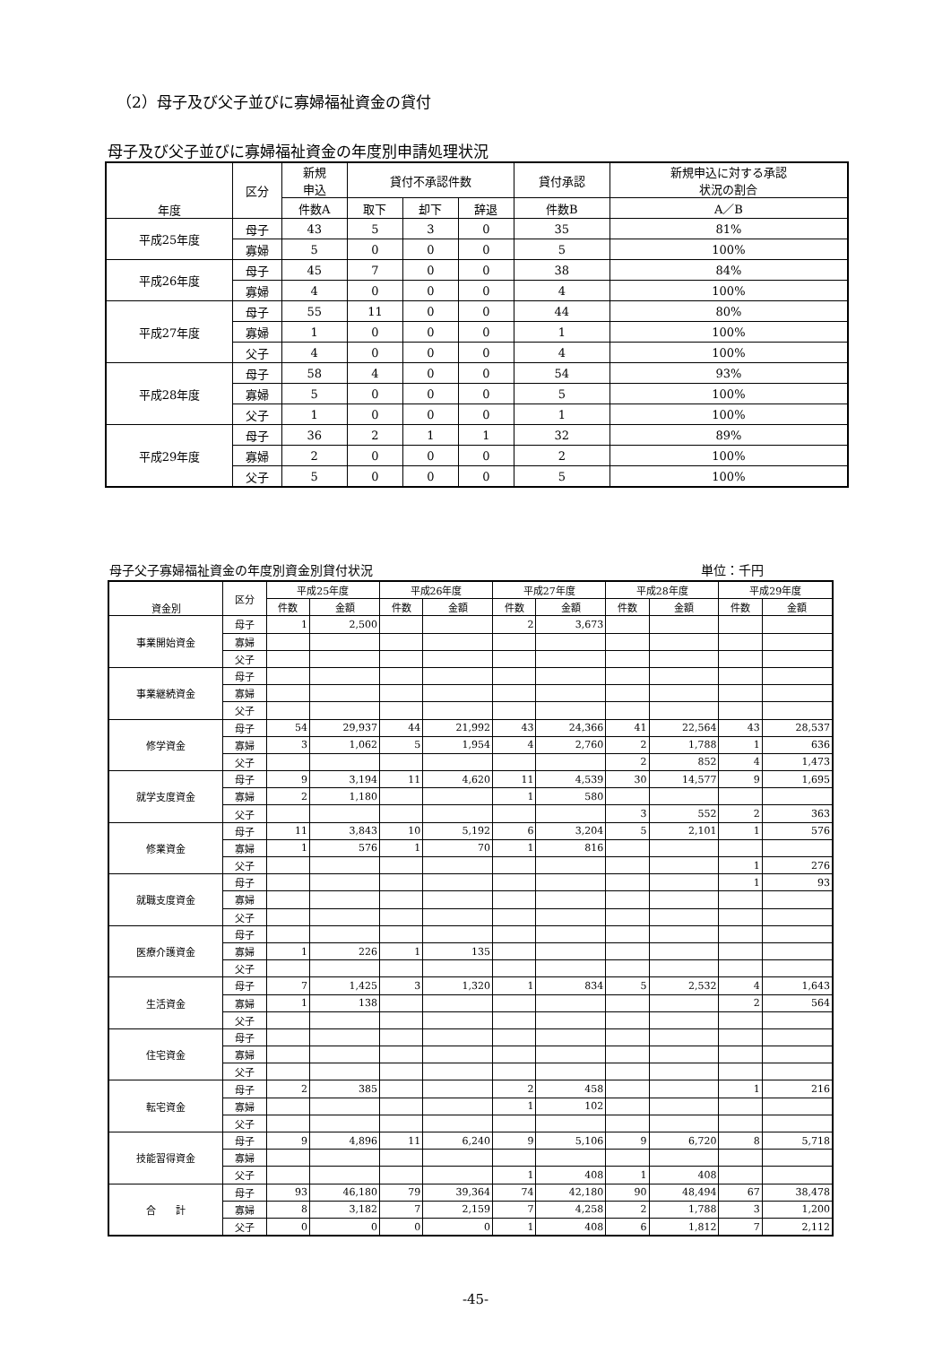（2）母子及び父子並びに寡婦福祉資金の貸付
母子及び父子並びに寡婦福祉資金の年度別申請処理状況
| 年度 | 区分 | 新規 申込 | 貸付不承認件数 | | | 貸付承認 | 新規申込に対する承認 状況の割合 |
| --- | --- | --- | --- | --- | --- | --- | --- |
| | | 件数A | 取下 | 却下 | 辞退 | 件数B | A／B |
| 平成25年度 | 母子 | 43 | 5 | 3 | 0 | 35 | 81% |
| | 寡婦 | 5 | 0 | 0 | 0 | 5 | 100% |
| 平成26年度 | 母子 | 45 | 7 | 0 | 0 | 38 | 84% |
| | 寡婦 | 4 | 0 | 0 | 0 | 4 | 100% |
| 平成27年度 | 母子 | 55 | 11 | 0 | 0 | 44 | 80% |
| | 寡婦 | 1 | 0 | 0 | 0 | 1 | 100% |
| | 父子 | 4 | 0 | 0 | 0 | 4 | 100% |
| 平成28年度 | 母子 | 58 | 4 | 0 | 0 | 54 | 93% |
| | 寡婦 | 5 | 0 | 0 | 0 | 5 | 100% |
| | 父子 | 1 | 0 | 0 | 0 | 1 | 100% |
| 平成29年度 | 母子 | 36 | 2 | 1 | 1 | 32 | 89% |
| | 寡婦 | 2 | 0 | 0 | 0 | 2 | 100% |
| | 父子 | 5 | 0 | 0 | 0 | 5 | 100% |
母子父子寡婦福祉資金の年度別資金別貸付状況 単位：千円
| 資金別 | 区分 | 平成25年度 | | 平成26年度 | | 平成27年度 | | 平成28年度 | | 平成29年度 | |
| --- | --- | --- | --- | --- | --- | --- | --- | --- | --- | --- | --- |
| | | 件数 | 金額 | 件数 | 金額 | 件数 | 金額 | 件数 | 金額 | 件数 | 金額 |
| 事業開始資金 | 母子 | 1 | 2,500 | | | 2 | 3,673 | | | | |
| | 寡婦 | | | | | | | | | | |
| | 父子 | | | | | | | | | | |
| 事業継続資金 | 母子 | | | | | | | | | | |
| | 寡婦 | | | | | | | | | | |
| | 父子 | | | | | | | | | | |
| 修学資金 | 母子 | 54 | 29,937 | 44 | 21,992 | 43 | 24,366 | 41 | 22,564 | 43 | 28,537 |
| | 寡婦 | 3 | 1,062 | 5 | 1,954 | 4 | 2,760 | 2 | 1,788 | 1 | 636 |
| | 父子 | | | | | | | 2 | 852 | 4 | 1,473 |
| 就学支度資金 | 母子 | 9 | 3,194 | 11 | 4,620 | 11 | 4,539 | 30 | 14,577 | 9 | 1,695 |
| | 寡婦 | 2 | 1,180 | | | 1 | 580 | | | | |
| | 父子 | | | | | | | 3 | 552 | 2 | 363 |
| 修業資金 | 母子 | 11 | 3,843 | 10 | 5,192 | 6 | 3,204 | 5 | 2,101 | 1 | 576 |
| | 寡婦 | 1 | 576 | 1 | 70 | 1 | 816 | | | | |
| | 父子 | | | | | | | | | 1 | 276 |
| 就職支度資金 | 母子 | | | | | | | | | 1 | 93 |
| | 寡婦 | | | | | | | | | | |
| | 父子 | | | | | | | | | | |
| 医療介護資金 | 母子 | | | | | | | | | | |
| | 寡婦 | 1 | 226 | 1 | 135 | | | | | | |
| | 父子 | | | | | | | | | | |
| 生活資金 | 母子 | 7 | 1,425 | 3 | 1,320 | 1 | 834 | 5 | 2,532 | 4 | 1,643 |
| | 寡婦 | 1 | 138 | | | | | | | 2 | 564 |
| | 父子 | | | | | | | | | | |
| 住宅資金 | 母子 | | | | | | | | | | |
| | 寡婦 | | | | | | | | | | |
| | 父子 | | | | | | | | | | |
| 転宅資金 | 母子 | 2 | 385 | | | 2 | 458 | | | 1 | 216 |
| | 寡婦 | | | | | 1 | 102 | | | | |
| | 父子 | | | | | | | | | | |
| 技能習得資金 | 母子 | 9 | 4,896 | 11 | 6,240 | 9 | 5,106 | 9 | 6,720 | 8 | 5,718 |
| | 寡婦 | | | | | | | | | | |
| | 父子 | | | | | 1 | 408 | 1 | 408 | | |
| 合 計 | 母子 | 93 | 46,180 | 79 | 39,364 | 74 | 42,180 | 90 | 48,494 | 67 | 38,478 |
| | 寡婦 | 8 | 3,182 | 7 | 2,159 | 7 | 4,258 | 2 | 1,788 | 3 | 1,200 |
| | 父子 | 0 | 0 | 0 | 0 | 1 | 408 | 6 | 1,812 | 7 | 2,112 |
-45-